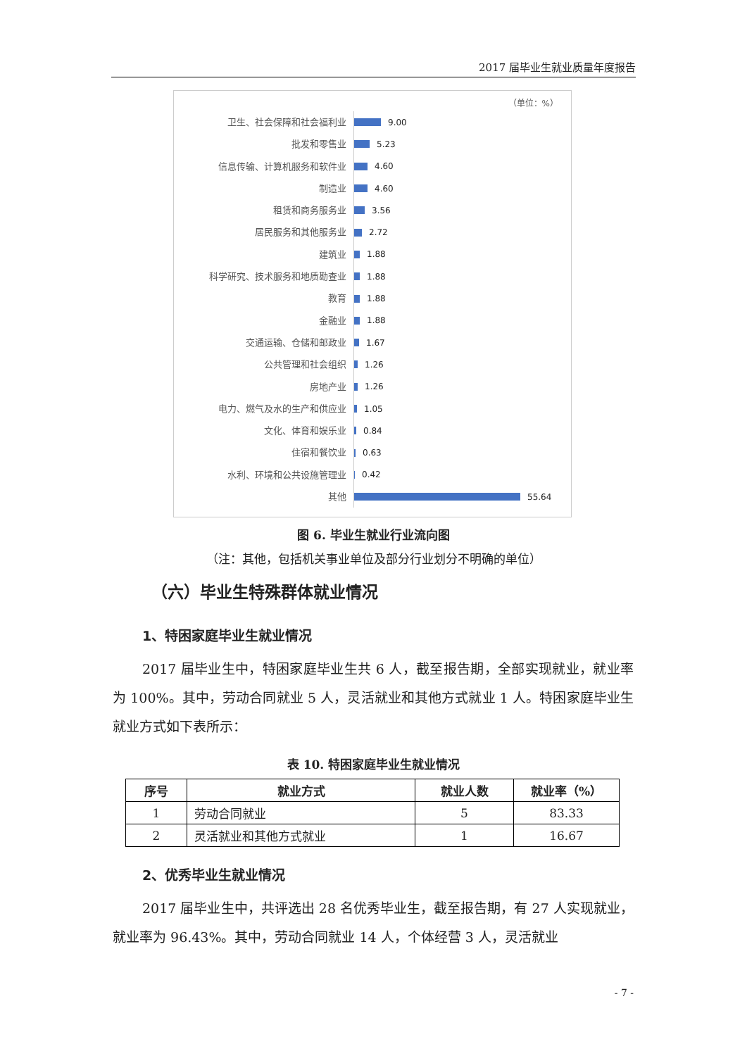2017 届毕业生就业质量年度报告
（单位：%）
卫生、社会保障和社会福利业
9.00
批发和零售业
5.23
信息传输、计算机服务和软件业
4.60
制造业
4.60
租赁和商务服务业
3.56
居民服务和其他服务业
2.72
建筑业
1.88
科学研究、技术服务和地质勘查业
1.88
教育
1.88
金融业
1.88
交通运输、仓储和邮政业
1.67
公共管理和社会组织
1.26
房地产业
1.26
电力、燃气及水的生产和供应业
1.05
文化、体育和娱乐业
0.84
住宿和餐饮业
0.63
水利、环境和公共设施管理业
0.42
其他
55.64
图 6. 毕业生就业行业流向图
（注：其他，包括机关事业单位及部分行业划分不明确的单位）
（六）毕业生特殊群体就业情况
1、特困家庭毕业生就业情况
2017 届毕业生中，特困家庭毕业生共 6 人，截至报告期，全部实现就业，就业率为 100%。其中，劳动合同就业 5 人，灵活就业和其他方式就业 1 人。特困家庭毕业生就业方式如下表所示：
表 10. 特困家庭毕业生就业情况
| 序号 | 就业方式 | 就业人数 | 就业率（%） |
| --- | --- | --- | --- |
| 1 | 劳动合同就业 | 5 | 83.33 |
| 2 | 灵活就业和其他方式就业 | 1 | 16.67 |
2、优秀毕业生就业情况
2017 届毕业生中，共评选出 28 名优秀毕业生，截至报告期，有 27 人实现就业，就业率为 96.43%。其中，劳动合同就业 14 人，个体经营 3 人，灵活就业
- 7 -